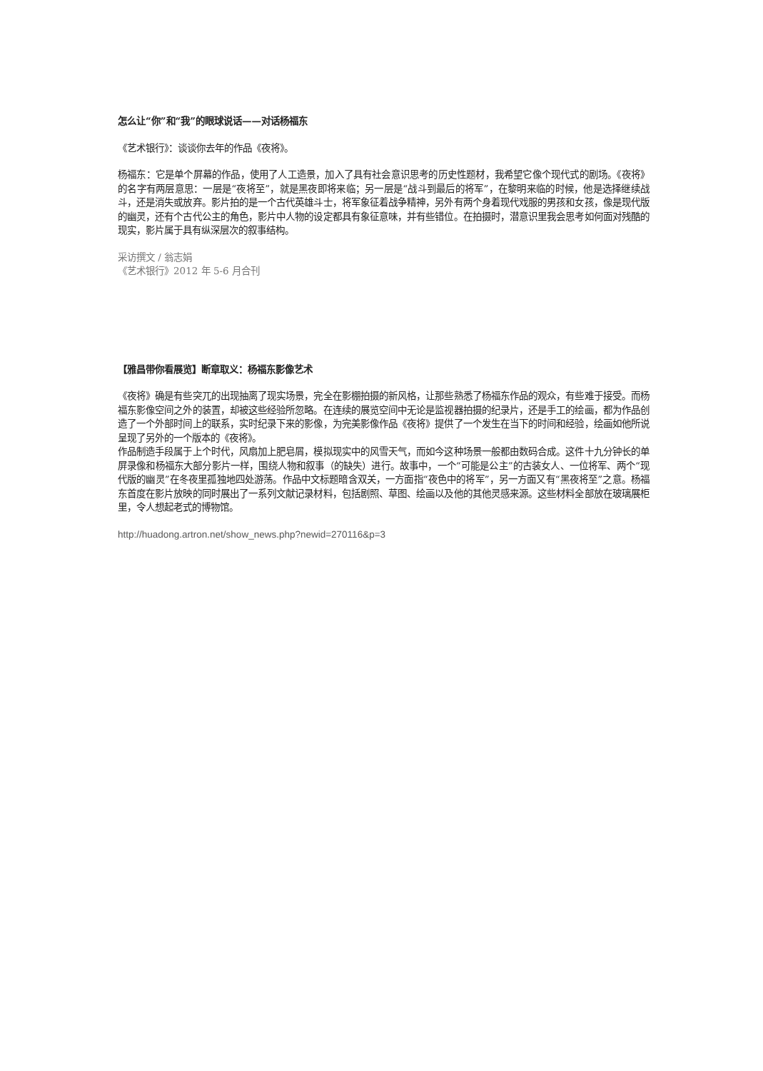怎么让“你”和“我”的眼球说话——对话杨福东
《艺术银行》：谈谈你去年的作品《夜将》。
杨福东：它是单个屏幕的作品，使用了人工造景，加入了具有社会意识思考的历史性题材，我希望它像个现代式的剧场。《夜将》的名字有两层意思：一层是“夜将至”，就是黑夜即将来临；另一层是“战斗到最后的将军”，在黎明来临的时候，他是选择继续战斗，还是消失或放弃。影片拍的是一个古代英雄斗士，将军象征着战争精神，另外有两个身着现代戏服的男孩和女孩，像是现代版的幽灵，还有个古代公主的角色，影片中人物的设定都具有象征意味，并有些错位。在拍摄时，潜意识里我会思考如何面对残酷的现实，影片属于具有纵深层次的叙事结构。
采访撰文 / 翁志娟
《艺术银行》2012 年 5-6 月合刊
【雅昌带你看展览】断章取义：杨福东影像艺术
《夜将》确是有些突兀的出现抽离了现实场景，完全在影棚拍摄的新风格，让那些熟悉了杨福东作品的观众，有些难于接受。而杨福东影像空间之外的装置，却被这些经验所忽略。在连续的展览空间中无论是监视器拍摄的纪录片，还是手工的绘画，都为作品创造了一个外部时间上的联系，实时纪录下来的影像，为完美影像作品《夜将》提供了一个发生在当下的时间和经验，绘画如他所说呈现了另外的一个版本的《夜将》。
作品制造手段属于上个时代，风扇加上肥皂屑，模拟现实中的风雪天气，而如今这种场景一般都由数码合成。这件十九分钟长的单屏录像和杨福东大部分影片一样，围绕人物和叙事（的缺失）进行。故事中，一个“可能是公主”的古装女人、一位将军、两个“现代版的幽灵”在冬夜里孤独地四处游荡。作品中文标题暗含双关，一方面指“夜色中的将军”，另一方面又有“黑夜将至”之意。杨福东首度在影片放映的同时展出了一系列文献记录材料，包括剧照、草图、绘画以及他的其他灵感来源。这些材料全部放在玻璃展柜里，令人想起老式的博物馆。
http://huadong.artron.net/show_news.php?newid=270116&p=3